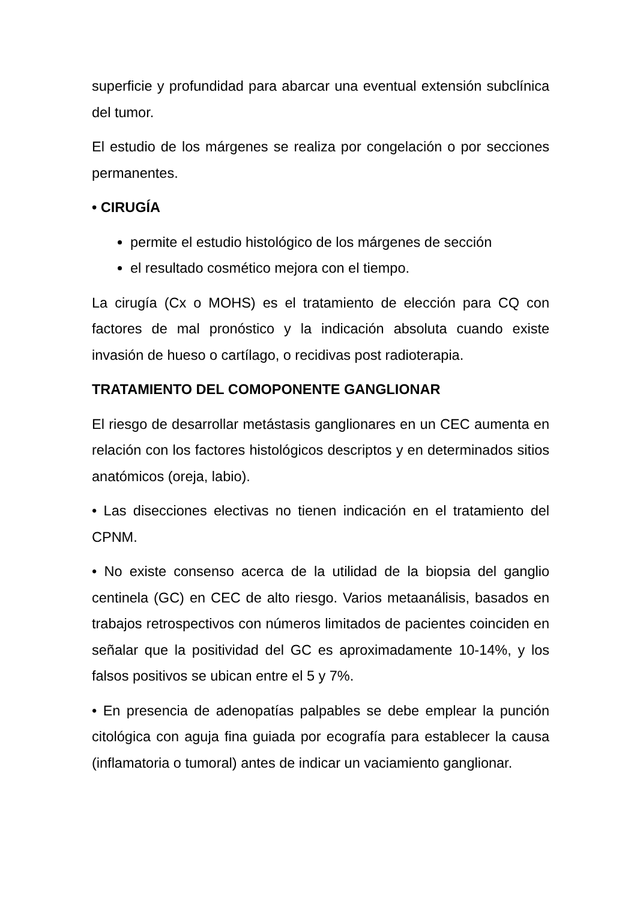superficie y profundidad para abarcar una eventual extensión subclínica del tumor.
El estudio de los márgenes se realiza por congelación o por secciones permanentes.
• CIRUGÍA
permite el estudio histológico de los márgenes de sección
el resultado cosmético mejora con el tiempo.
La cirugía (Cx o MOHS) es el tratamiento de elección para CQ con factores de mal pronóstico y la indicación absoluta cuando existe invasión de hueso o cartílago, o recidivas post radioterapia.
TRATAMIENTO DEL COMOPONENTE GANGLIONAR
El riesgo de desarrollar metástasis ganglionares en un CEC aumenta en relación con los factores histológicos descriptos y en determinados sitios anatómicos (oreja, labio).
• Las disecciones electivas no tienen indicación en el tratamiento del CPNM.
• No existe consenso acerca de la utilidad de la biopsia del ganglio centinela (GC) en CEC de alto riesgo. Varios metaanálisis, basados en trabajos retrospectivos con números limitados de pacientes coinciden en señalar que la positividad del GC es aproximadamente 10-14%, y los falsos positivos se ubican entre el 5 y 7%.
• En presencia de adenopatías palpables se debe emplear la punción citológica con aguja fina guiada por ecografía para establecer la causa (inflamatoria o tumoral) antes de indicar un vaciamiento ganglionar.